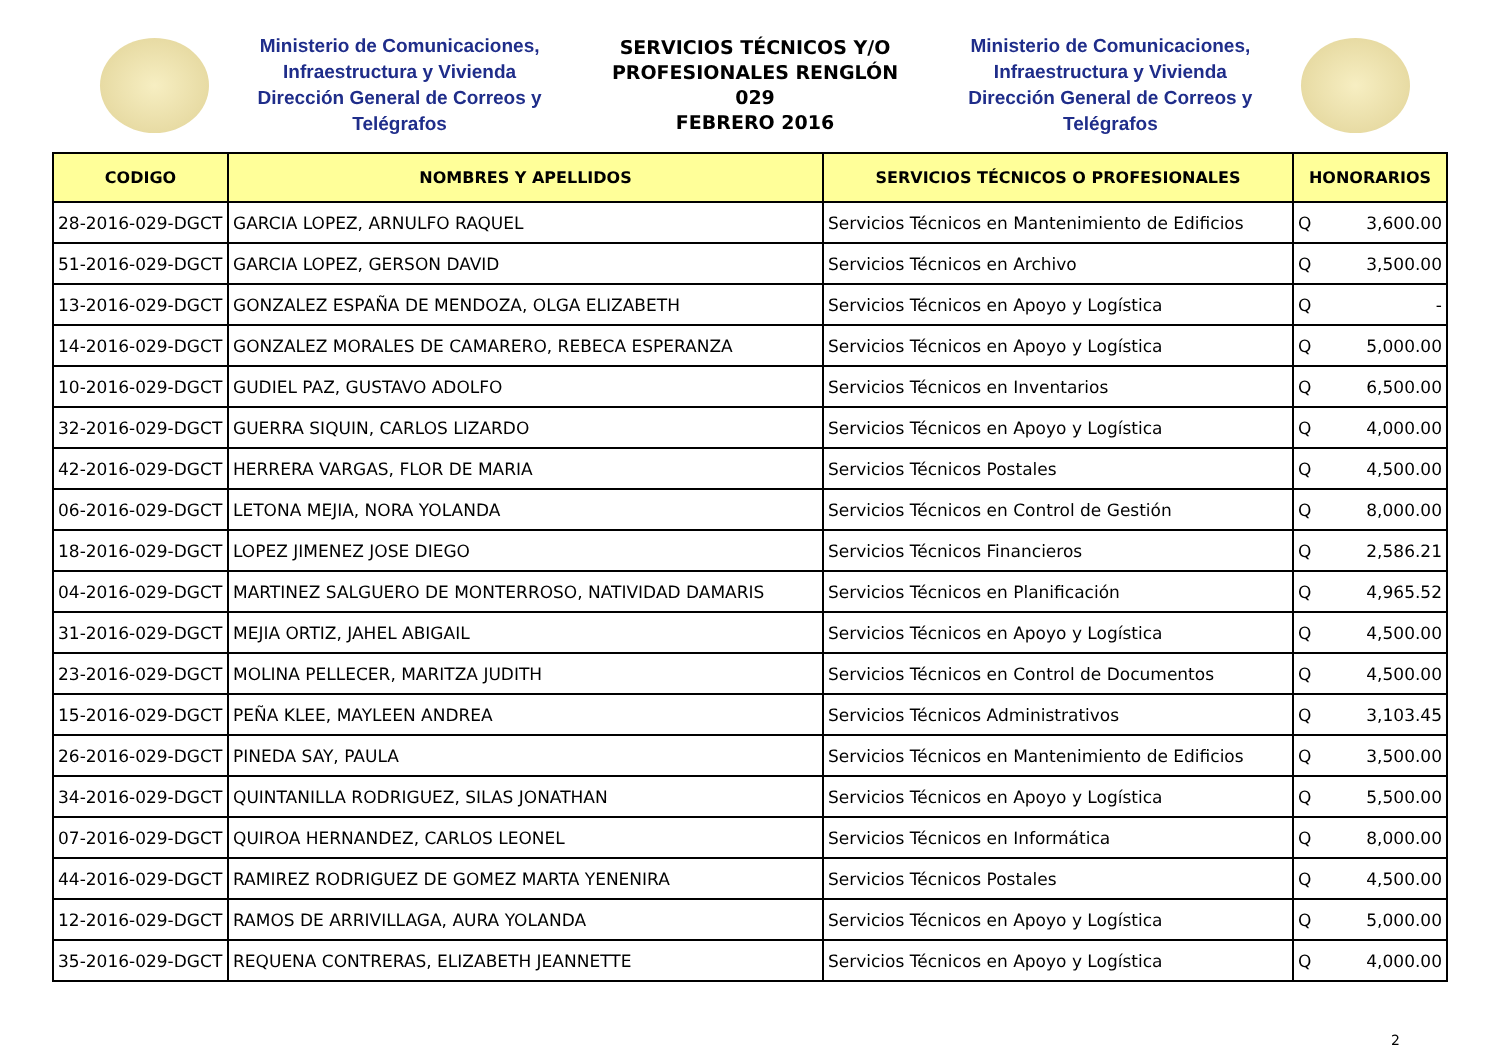Ministerio de Comunicaciones,
Infraestructura y Vivienda
Dirección General de Correos y Telégrafos
SERVICIOS TÉCNICOS Y/O
PROFESIONALES RENGLÓN 029
FEBRERO 2016
Ministerio de Comunicaciones,
Infraestructura y Vivienda
Dirección General de Correos y Telégrafos
| CODIGO | NOMBRES Y APELLIDOS | SERVICIOS TÉCNICOS O PROFESIONALES | HONORARIOS |
| --- | --- | --- | --- |
| 28-2016-029-DGCT | GARCIA LOPEZ, ARNULFO RAQUEL | Servicios Técnicos en Mantenimiento de Edificios | Q 3,600.00 |
| 51-2016-029-DGCT | GARCIA LOPEZ, GERSON DAVID | Servicios Técnicos en Archivo | Q 3,500.00 |
| 13-2016-029-DGCT | GONZALEZ ESPAÑA DE MENDOZA, OLGA ELIZABETH | Servicios Técnicos en Apoyo y Logística | Q - |
| 14-2016-029-DGCT | GONZALEZ MORALES DE CAMARERO, REBECA ESPERANZA | Servicios Técnicos en Apoyo y Logística | Q 5,000.00 |
| 10-2016-029-DGCT | GUDIEL PAZ, GUSTAVO ADOLFO | Servicios Técnicos en Inventarios | Q 6,500.00 |
| 32-2016-029-DGCT | GUERRA SIQUIN, CARLOS LIZARDO | Servicios Técnicos en Apoyo y Logística | Q 4,000.00 |
| 42-2016-029-DGCT | HERRERA VARGAS, FLOR DE MARIA | Servicios Técnicos Postales | Q 4,500.00 |
| 06-2016-029-DGCT | LETONA MEJIA, NORA YOLANDA | Servicios Técnicos en Control de Gestión | Q 8,000.00 |
| 18-2016-029-DGCT | LOPEZ JIMENEZ JOSE DIEGO | Servicios Técnicos Financieros | Q 2,586.21 |
| 04-2016-029-DGCT | MARTINEZ SALGUERO DE MONTERROSO, NATIVIDAD DAMARIS | Servicios Técnicos en Planificación | Q 4,965.52 |
| 31-2016-029-DGCT | MEJIA ORTIZ, JAHEL ABIGAIL | Servicios Técnicos en Apoyo y Logística | Q 4,500.00 |
| 23-2016-029-DGCT | MOLINA PELLECER, MARITZA JUDITH | Servicios Técnicos en Control de Documentos | Q 4,500.00 |
| 15-2016-029-DGCT | PEÑA KLEE, MAYLEEN ANDREA | Servicios Técnicos Administrativos | Q 3,103.45 |
| 26-2016-029-DGCT | PINEDA SAY, PAULA | Servicios Técnicos en Mantenimiento de Edificios | Q 3,500.00 |
| 34-2016-029-DGCT | QUINTANILLA RODRIGUEZ, SILAS JONATHAN | Servicios Técnicos en Apoyo y Logística | Q 5,500.00 |
| 07-2016-029-DGCT | QUIROA HERNANDEZ, CARLOS LEONEL | Servicios Técnicos en Informática | Q 8,000.00 |
| 44-2016-029-DGCT | RAMIREZ RODRIGUEZ DE GOMEZ MARTA YENENIRA | Servicios Técnicos Postales | Q 4,500.00 |
| 12-2016-029-DGCT | RAMOS DE ARRIVILLAGA, AURA YOLANDA | Servicios Técnicos en Apoyo y Logística | Q 5,000.00 |
| 35-2016-029-DGCT | REQUENA CONTRERAS, ELIZABETH JEANNETTE | Servicios Técnicos en Apoyo y Logística | Q 4,000.00 |
2